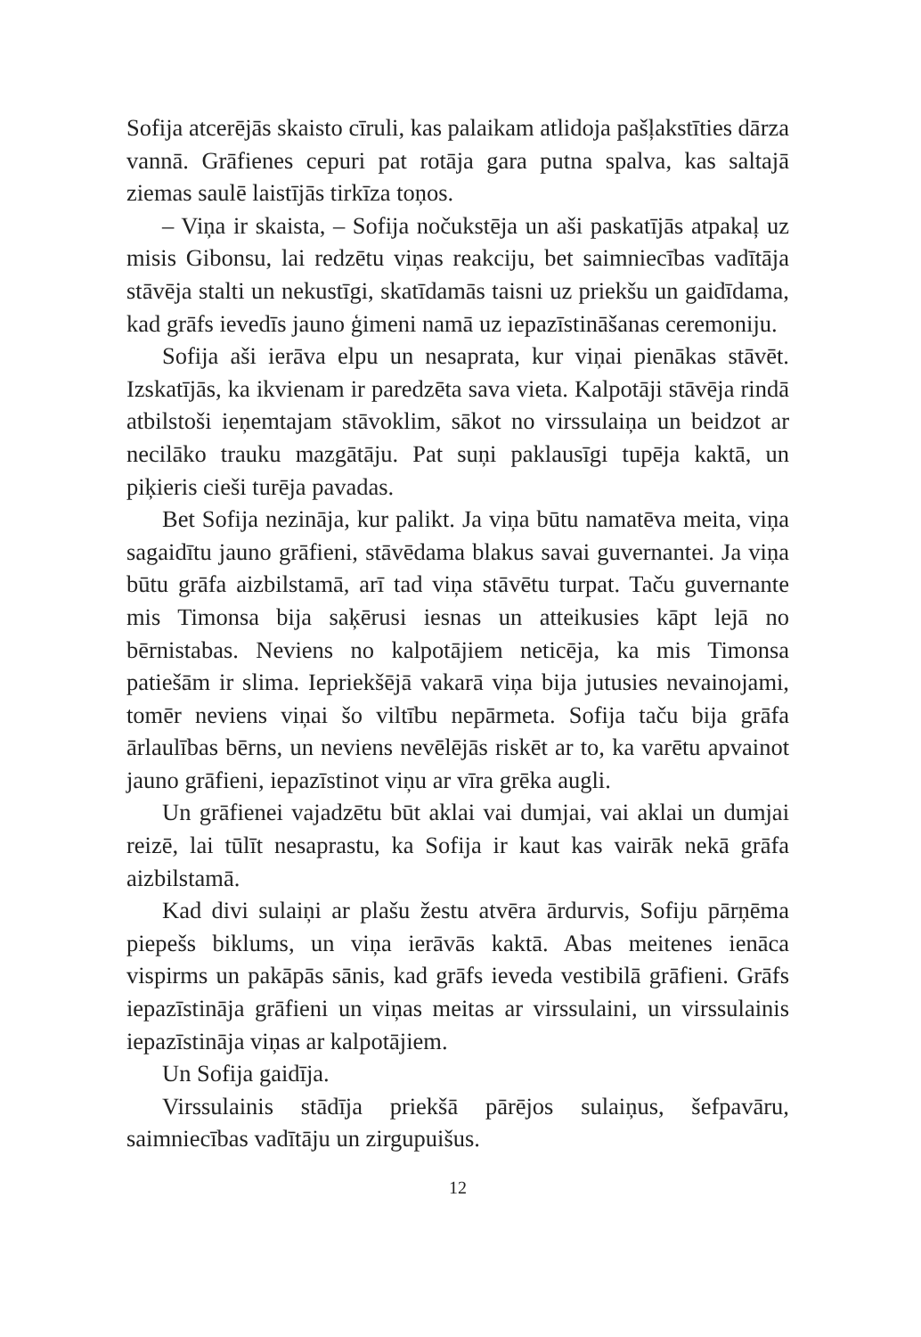Sofija atcerējās skaisto cīruli, kas palaikam atlidoja pašļakstīties dārza vannā. Grāfienes cepuri pat rotāja gara putna spalva, kas saltajā ziemas saulē laistījās tirkīza toņos.
– Viņa ir skaista, – Sofija nočukstēja un aši paskatījās atpakaļ uz misis Gibonsu, lai redzētu viņas reakciju, bet saimniecības vadītāja stāvēja stalti un nekustīgi, skatīdamās taisni uz priekšu un gaidīdama, kad grāfs ievedīs jauno ģimeni namā uz iepazīstināšanas ceremoniju.
Sofija aši ierāva elpu un nesaprata, kur viņai pienākas stāvēt. Izskatījās, ka ikvienam ir paredzēta sava vieta. Kalpotāji stāvēja rindā atbilstoši ieņemtajam stāvoklim, sākot no virssulaiņa un beidzot ar necilāko trauku mazgātāju. Pat suņi paklausīgi tupēja kaktā, un piķieris cieši turēja pavadas.
Bet Sofija nezināja, kur palikt. Ja viņa būtu namatēva meita, viņa sagaidītu jauno grāfieni, stāvēdama blakus savai guvernantei. Ja viņa būtu grāfa aizbilstamā, arī tad viņa stāvētu turpat. Taču guvernante mis Timonsa bija saķērusi iesnas un atteikusies kāpt lejā no bērnistabas. Neviens no kalpotājiem neticēja, ka mis Timonsa patiešām ir slima. Iepriekšējā vakarā viņa bija jutusies nevainojami, tomēr neviens viņai šo viltību nepārmeta. Sofija taču bija grāfa ārlaulības bērns, un neviens nevēlējās riskēt ar to, ka varētu apvainot jauno grāfieni, iepazīstinot viņu ar vīra grēka augli.
Un grāfienei vajadzētu būt aklai vai dumjai, vai aklai un dumjai reizē, lai tūlīt nesaprastu, ka Sofija ir kaut kas vairāk nekā grāfa aizbilstamā.
Kad divi sulaiņi ar plašu žestu atvēra ārdurvis, Sofiju pārņēma piepešs biklums, un viņa ierāvās kaktā. Abas meitenes ienāca vispirms un pakāpās sānis, kad grāfs ieveda vestibilā grāfieni. Grāfs iepazīstināja grāfieni un viņas meitas ar virssulaini, un virssulainis iepazīstināja viņas ar kalpotājiem.
Un Sofija gaidīja.
Virssulainis stādīja priekšā pārējos sulaiņus, šefpavāru, saimniecības vadītāju un zirgupuišus.
12